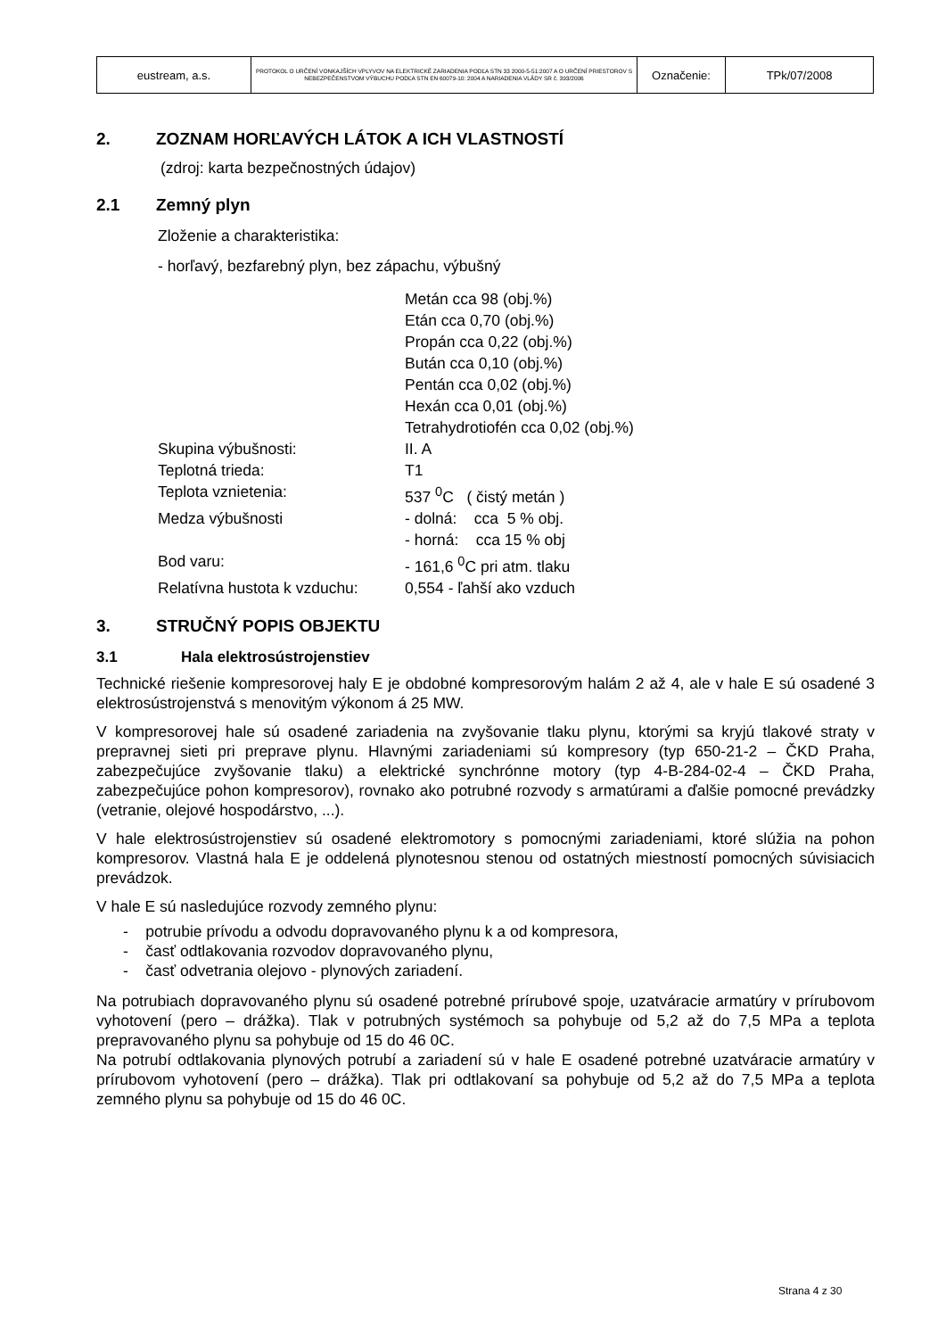| eustream, a.s. | PROTOKOL O URČENÍ VONKAJŠÍCH VPLYVOV NA ELEKTRICKÉ ZARIADENIA PODĽA STN 33 2000-5-51:2007 A O URČENÍ PRIESTOROV S NEBEZPEČENSTVOM VÝBUCHU PODĽA STN EN 60079-10: 2004 A NARIADENIA VLÁDY SR č. 393/2006 | Označenie: | TPk/07/2008 |
2. ZOZNAM HORĽAVÝCH LÁTOK A ICH VLASTNOSTÍ
(zdroj: karta bezpečnostných údajov)
2.1 Zemný plyn
Zloženie a charakteristika:
- horľavý, bezfarebný plyn, bez zápachu, výbušný
| | Metán cca 98 (obj.%) Etán cca 0,70 (obj.%) Propán cca 0,22 (obj.%) Bután cca 0,10 (obj.%) Pentán cca 0,02 (obj.%) Hexán cca 0,01 (obj.%) Tetrahydrotiofén cca 0,02 (obj.%) |
| Skupina výbušnosti: | II. A |
| Teplotná trieda: | T1 |
| Teplota vznietenia: | 537 <sup>0</sup>C ( čistý metán ) |
| Medza výbušnosti | - dolná: cca 5 % obj. - horná: cca 15 % obj |
| Bod varu: | - 161,6 <sup>0</sup>C pri atm. tlaku |
| Relatívna hustota k vzduchu: | 0,554 - ľahší ako vzduch |
3. STRUČNÝ POPIS OBJEKTU
3.1 Hala elektrosústrojenstiev
Technické riešenie kompresorovej haly E je obdobné kompresorovým halám 2 až 4, ale v hale E sú osadené 3 elektrosústrojenstvá s menovitým výkonom á 25 MW.
V kompresorovej hale sú osadené zariadenia na zvyšovanie tlaku plynu, ktorými sa kryjú tlakové straty v prepravnej sieti pri preprave plynu. Hlavnými zariadeniami sú kompresory (typ 650-21-2 – ČKD Praha, zabezpečujúce zvyšovanie tlaku) a elektrické synchrónne motory (typ 4-B-284-02-4 – ČKD Praha, zabezpečujúce pohon kompresorov), rovnako ako potrubné rozvody s armatúrami a ďalšie pomocné prevádzky (vetranie, olejové hospodárstvo, ...).
V hale elektrosústrojenstiev sú osadené elektromotory s pomocnými zariadeniami, ktoré slúžia na pohon kompresorov. Vlastná hala E je oddelená plynotesnou stenou od ostatných miestností pomocných súvisiacich prevádzok.
V hale E sú nasledujúce rozvody zemného plynu:
- potrubie prívodu a odvodu dopravovaného plynu k a od kompresora,
- časť odtlakovania rozvodov dopravovaného plynu,
- časť odvetrania olejovo - plynových zariadení.
Na potrubiach dopravovaného plynu sú osadené potrebné prírubové spoje, uzatváracie armatúry v prírubovom vyhotovení (pero – drážka). Tlak v potrubných systémoch sa pohybuje od 5,2 až do 7,5 MPa a teplota prepravovaného plynu sa pohybuje od 15 do 46 0C.
Na potrubí odtlakovania plynových potrubí a zariadení sú v hale E osadené potrebné uzatváracie armatúry v prírubovom vyhotovení (pero – drážka). Tlak pri odtlakovaní sa pohybuje od 5,2 až do 7,5 MPa a teplota zemného plynu sa pohybuje od 15 do 46 0C.
Strana 4 z 30